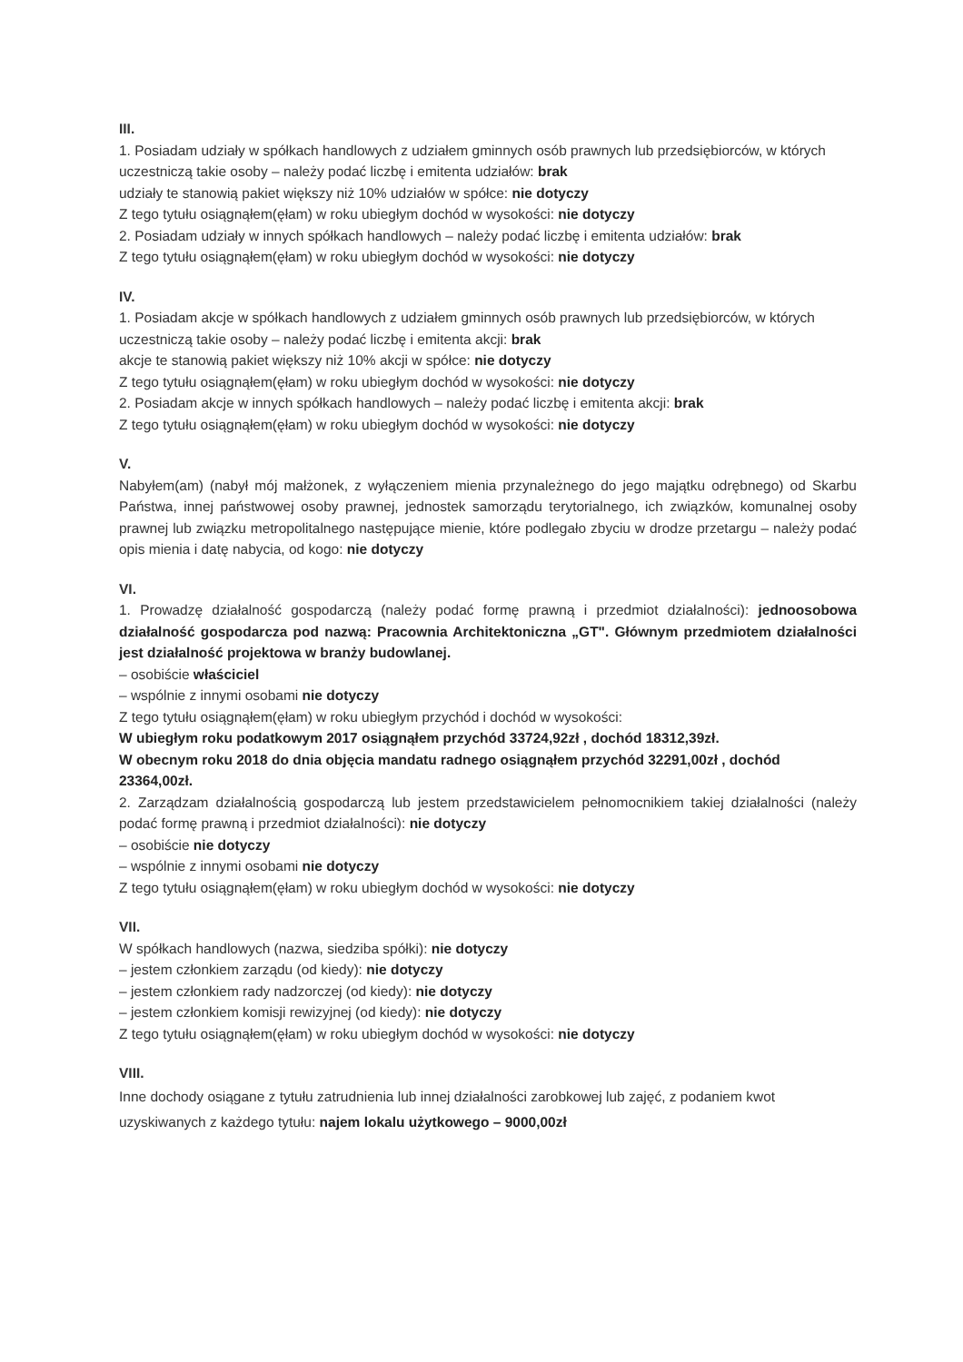III.
1. Posiadam udziały w spółkach handlowych z udziałem gminnych osób prawnych lub przedsiębiorców, w których uczestniczą takie osoby – należy podać liczbę i emitenta udziałów: brak
udziały te stanowią pakiet większy niż 10% udziałów w spółce: nie dotyczy
Z tego tytułu osiągnąłem(ęłam) w roku ubiegłym dochód w wysokości: nie dotyczy
2. Posiadam udziały w innych spółkach handlowych – należy podać liczbę i emitenta udziałów: brak
Z tego tytułu osiągnąłem(ęłam) w roku ubiegłym dochód w wysokości: nie dotyczy
IV.
1. Posiadam akcje w spółkach handlowych z udziałem gminnych osób prawnych lub przedsiębiorców, w których uczestniczą takie osoby – należy podać liczbę i emitenta akcji: brak
akcje te stanowią pakiet większy niż 10% akcji w spółce: nie dotyczy
Z tego tytułu osiągnąłem(ęłam) w roku ubiegłym dochód w wysokości: nie dotyczy
2. Posiadam akcje w innych spółkach handlowych – należy podać liczbę i emitenta akcji: brak
Z tego tytułu osiągnąłem(ęłam) w roku ubiegłym dochód w wysokości: nie dotyczy
V.
Nabyłem(am) (nabył mój małżonek, z wyłączeniem mienia przynależnego do jego majątku odrębnego) od Skarbu Państwa, innej państwowej osoby prawnej, jednostek samorządu terytorialnego, ich związków, komunalnej osoby prawnej lub związku metropolitalnego następujące mienie, które podlegało zbyciu w drodze przetargu – należy podać opis mienia i datę nabycia, od kogo: nie dotyczy
VI.
1. Prowadzę działalność gospodarczą (należy podać formę prawną i przedmiot działalności): jednoosobowa działalność gospodarcza pod nazwą: Pracownia Architektoniczna „GT". Głównym przedmiotem działalności jest działalność projektowa w branży budowlanej.
– osobiście właściciel
– wspólnie z innymi osobami nie dotyczy
Z tego tytułu osiągnąłem(ęłam) w roku ubiegłym przychód i dochód w wysokości:
W ubiegłym roku podatkowym 2017 osiągnąłem przychód 33724,92zł , dochód 18312,39zł.
W obecnym roku 2018 do dnia objęcia mandatu radnego osiągnąłem przychód 32291,00zł , dochód 23364,00zł.
2. Zarządzam działalnością gospodarczą lub jestem przedstawicielem pełnomocnikiem takiej działalności (należy podać formę prawną i przedmiot działalności): nie dotyczy
– osobiście nie dotyczy
– wspólnie z innymi osobami nie dotyczy
Z tego tytułu osiągnąłem(ęłam) w roku ubiegłym dochód w wysokości: nie dotyczy
VII.
W spółkach handlowych (nazwa, siedziba spółki): nie dotyczy
– jestem członkiem zarządu (od kiedy): nie dotyczy
– jestem członkiem rady nadzorczej (od kiedy): nie dotyczy
– jestem członkiem komisji rewizyjnej (od kiedy): nie dotyczy
Z tego tytułu osiągnąłem(ęłam) w roku ubiegłym dochód w wysokości: nie dotyczy
VIII.
Inne dochody osiągane z tytułu zatrudnienia lub innej działalności zarobkowej lub zajęć, z podaniem kwot uzyskiwanych z każdego tytułu: najem lokalu użytkowego – 9000,00zł